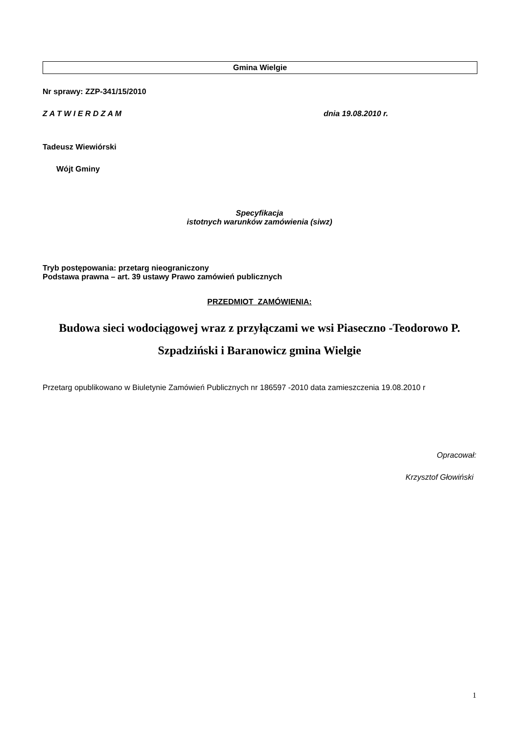Gmina Wielgie
Nr sprawy: ZZP-341/15/2010
Z A T W I E R D Z A M dnia 19.08.2010 r.
Tadeusz Wiewiórski
Wójt Gminy
Specyfikacja
istotnych warunków zamówienia (siwz)
Tryb postępowania: przetarg nieograniczony
Podstawa prawna – art. 39 ustawy Prawo zamówień publicznych
PRZEDMIOT ZAMÓWIENIA:
Budowa sieci wodociągowej wraz z przyłączami we wsi Piaseczno -Teodorowo P. Szpadziński i Baranowicz gmina Wielgie
Przetarg opublikowano w Biuletynie Zamówień Publicznych nr 186597 -2010 data zamieszczenia 19.08.2010 r
Opracował:
Krzysztof Głowiński
1